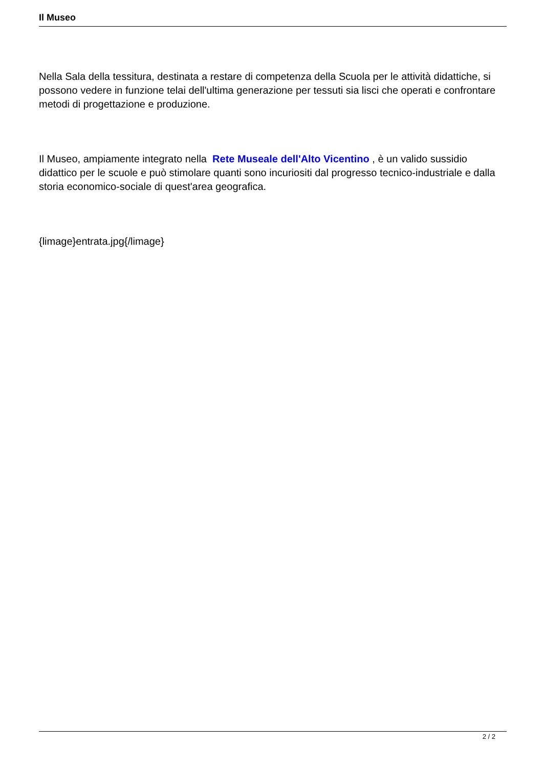Il Museo
Nella Sala della tessitura, destinata a restare di competenza della Scuola per le attività didattiche, si possono vedere in funzione telai dell'ultima generazione per tessuti sia lisci che operati e confrontare metodi di progettazione e produzione.
Il Museo, ampiamente integrato nella Rete Museale dell'Alto Vicentino , è un valido sussidio didattico per le scuole e può stimolare quanti sono incuriositi dal progresso tecnico-industriale e dalla storia economico-sociale di quest'area geografica.
{limage}entrata.jpg{/limage}
2 / 2